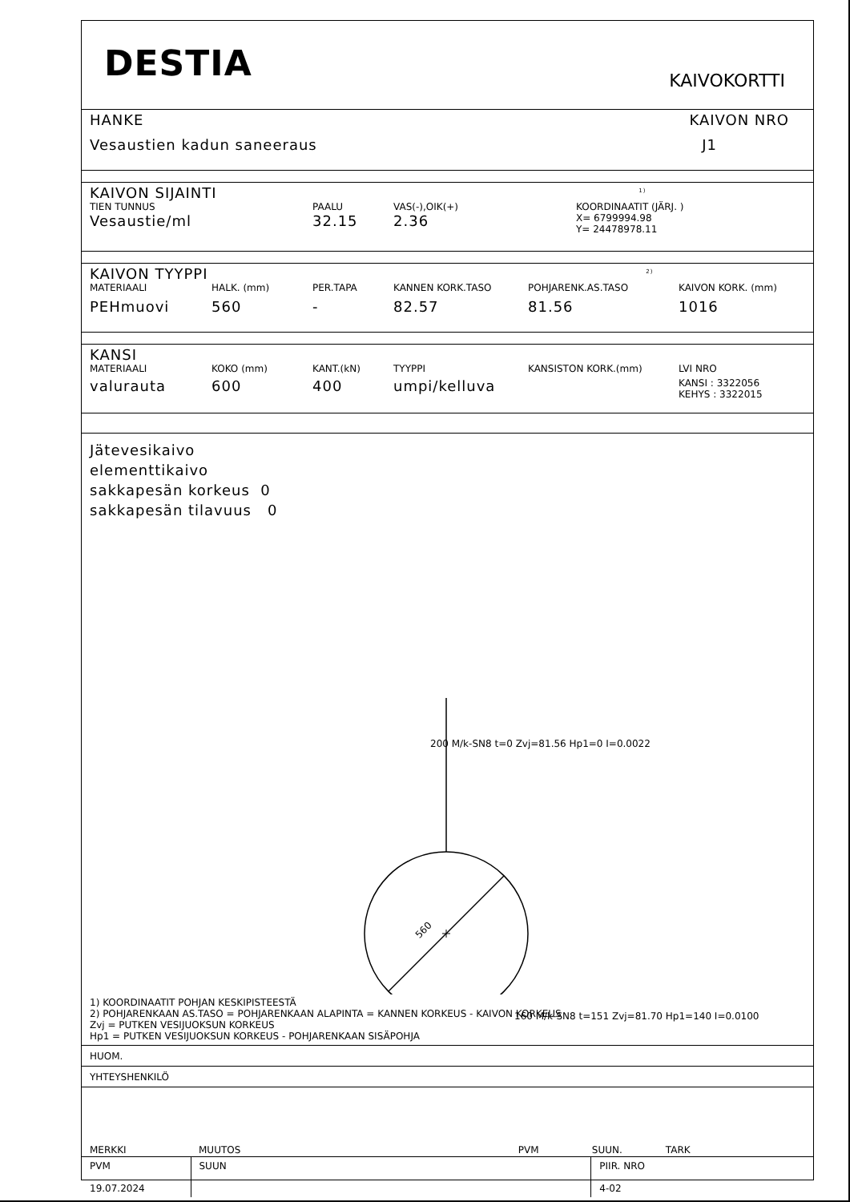DESTIA
KAIVOKORTTI
HANKE KAIVON NRO
Vesaustien kadun saneeraus J1
KAIVON SIJAINTI <sup>1)</sup>
TIEN TUNNUS PAALU VAS(-),OIK(+) KOORDINAATIT (JÄRJ. )
Vesaustie/ml 32.15 2.36 X= 6799994.98
Y= 24478978.11
KAIVON TYYPPI <sup>2)</sup>
MATERIAALI HALK. (mm) PER.TAPA KANNEN KORK.TASO POHJARENK.AS.TASO KAIVON KORK. (mm)
PEHmuovi 560 - 82.57 81.56 1016
KANSI
MATERIAALI KOKO (mm) KANT.(kN) TYYPPI KANSISTON KORK.(mm) LVI NRO
valurauta 600 400 umpi/kelluva KANSI : 3322056
KEHYS : 3322015
Jätevesikaivo
elementtikaivo
sakkapesän korkeus 0
sakkapesän tilavuus 0
560
200 M/k-SN8 t=0 Zvj=81.56 Hp1=0 I=0.0022
160 M/k-SN8 t=151 Zvj=81.70 Hp1=140 I=0.0100
1) KOORDINAATIT POHJAN KESKIPISTEESTÄ
2) POHJARENKAAN AS.TASO = POHJARENKAAN ALAPINTA = KANNEN KORKEUS - KAIVON KORKEUS
Zvj = PUTKEN VESIJUOKSUN KORKEUS
Hp1 = PUTKEN VESIJUOKSUN KORKEUS - POHJARENKAAN SISÄPOHJA
HUOM.
YHTEYSHENKILÖ
| MERKKI | MUUTOS | PVM | SUUN. | TARK |
| PVM 19.07.2024 | SUUN | | PIIR. NRO 4-02 | |